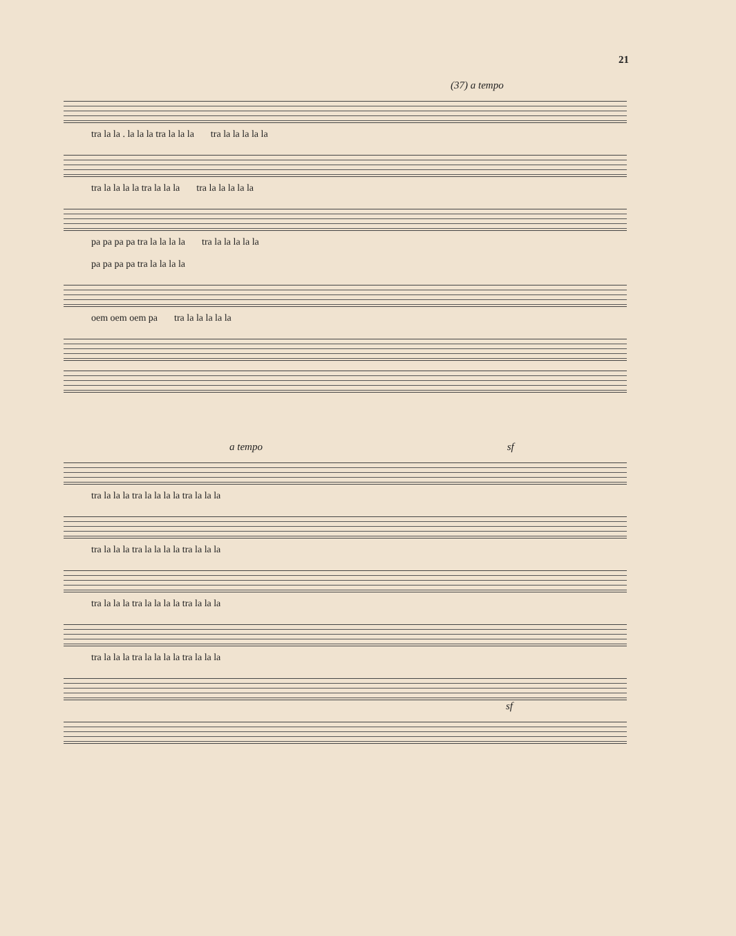21
(37) a tempo
tra la la . la la la tra la la la tra la la la la la
tra la la la la tra la la la tra la la la la la
pa pa pa pa tra la la la la tra la la la la la
pa pa pa pa tra la la la la
oem oem oem pa tra la la la la la
a tempo sf
tra la la la tra la la la la tra la la la
tra la la la tra la la la la tra la la la
tra la la la tra la la la la tra la la la
tra la la la tra la la la la tra la la la
sf